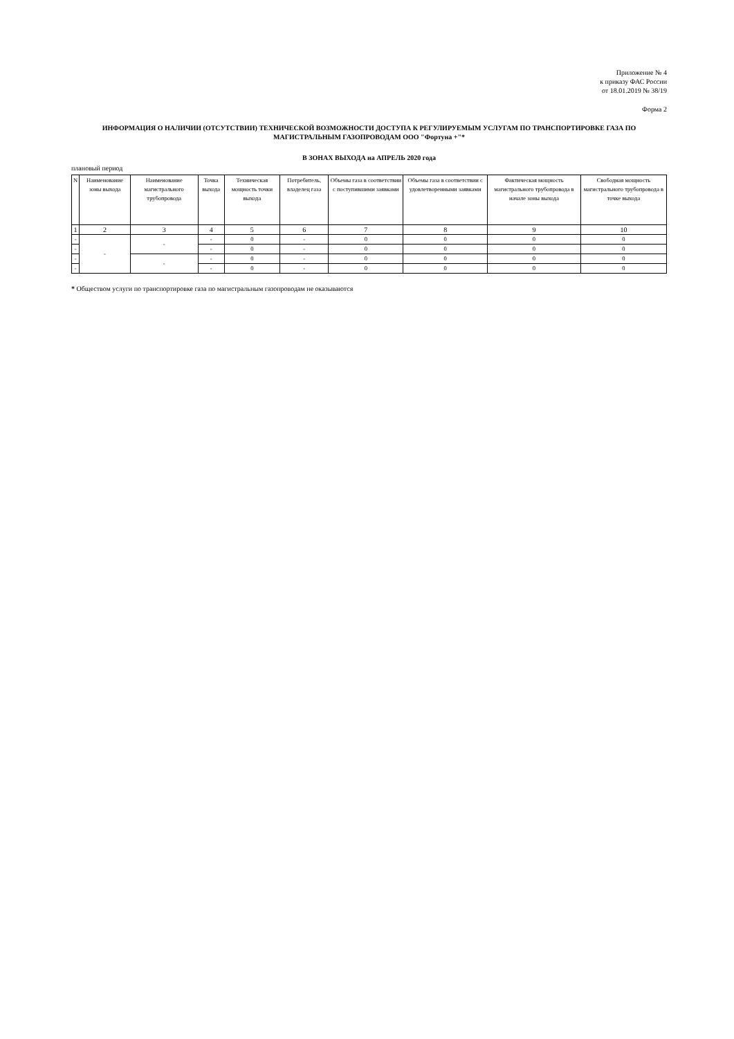Приложение № 4
к приказу ФАС России
от 18.01.2019 № 38/19
Форма 2
ИНФОРМАЦИЯ О НАЛИЧИИ (ОТСУТСТВИИ) ТЕХНИЧЕСКОЙ ВОЗМОЖНОСТИ ДОСТУПА К РЕГУЛИРУЕМЫМ УСЛУГАМ ПО ТРАНСПОРТИРОВКЕ ГАЗА ПО МАГИСТРАЛЬНЫМ ГАЗОПРОВОДАМ ООО "Фортуна +"*
В ЗОНАХ ВЫХОДА на АПРЕЛЬ 2020 года
плановый период
| N | Наименование зоны выхода | Наименование магистрального трубопровода | Точка выхода | Техническая мощность точки выхода | Потребитель, владелец газа | Объемы газа в соответствии с поступившими заявками | Объемы газа в соответствии с удовлетворенными заявками | Фактическая мощность магистрального трубопровода в начале зоны выхода | Свободная мощность магистрального трубопровода в точке выхода |
| --- | --- | --- | --- | --- | --- | --- | --- | --- | --- |
| 1 | 2 | 3 | 4 | 5 | 6 | 7 | 8 | 9 | 10 |
| - | - | - | - | 0 | - | 0 | 0 | 0 | 0 |
| - | | | - | 0 | - | 0 | 0 | 0 | 0 |
| - | | - | - | 0 | - | 0 | 0 | 0 | 0 |
| - | | | - | 0 | - | 0 | 0 | 0 | 0 |
* Обществом услуги по транспортировке газа по магистральным газопроводам не оказываются